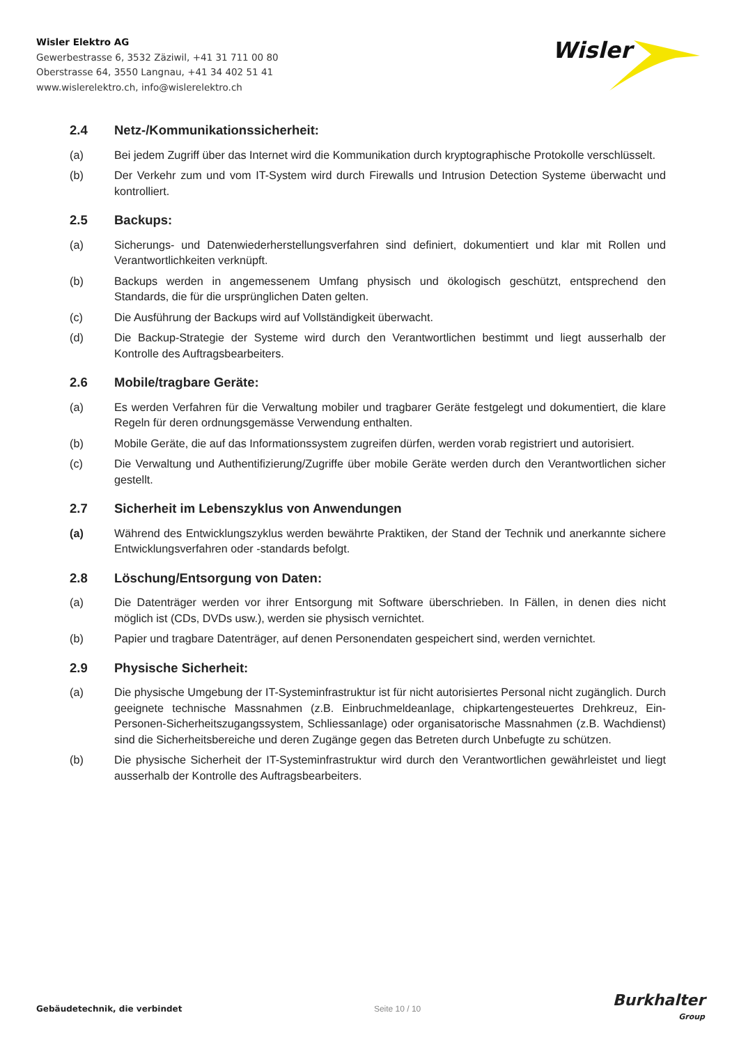Wisler Elektro AG
Gewerbestrasse 6, 3532 Zäziwil, +41 31 711 00 80
Oberstrasse 64, 3550 Langnau, +41 34 402 51 41
www.wislerelektro.ch, info@wislerelektro.ch
Wisler
2.4 Netz-/Kommunikationssicherheit:
(a) Bei jedem Zugriff über das Internet wird die Kommunikation durch kryptographische Protokolle verschlüsselt.
(b) Der Verkehr zum und vom IT-System wird durch Firewalls und Intrusion Detection Systeme überwacht und kontrolliert.
2.5 Backups:
(a) Sicherungs- und Datenwiederherstellungsverfahren sind definiert, dokumentiert und klar mit Rollen und Verantwortlichkeiten verknüpft.
(b) Backups werden in angemessenem Umfang physisch und ökologisch geschützt, entsprechend den Standards, die für die ursprünglichen Daten gelten.
(c) Die Ausführung der Backups wird auf Vollständigkeit überwacht.
(d) Die Backup-Strategie der Systeme wird durch den Verantwortlichen bestimmt und liegt ausserhalb der Kontrolle des Auftragsbearbeiters.
2.6 Mobile/tragbare Geräte:
(a) Es werden Verfahren für die Verwaltung mobiler und tragbarer Geräte festgelegt und dokumentiert, die klare Regeln für deren ordnungsgemässe Verwendung enthalten.
(b) Mobile Geräte, die auf das Informationssystem zugreifen dürfen, werden vorab registriert und autorisiert.
(c) Die Verwaltung und Authentifizierung/Zugriffe über mobile Geräte werden durch den Verantwortlichen sicher gestellt.
2.7 Sicherheit im Lebenszyklus von Anwendungen
(a) Während des Entwicklungszyklus werden bewährte Praktiken, der Stand der Technik und anerkannte sichere Entwicklungsverfahren oder -standards befolgt.
2.8 Löschung/Entsorgung von Daten:
(a) Die Datenträger werden vor ihrer Entsorgung mit Software überschrieben. In Fällen, in denen dies nicht möglich ist (CDs, DVDs usw.), werden sie physisch vernichtet.
(b) Papier und tragbare Datenträger, auf denen Personendaten gespeichert sind, werden vernichtet.
2.9 Physische Sicherheit:
(a) Die physische Umgebung der IT-Systeminfrastruktur ist für nicht autorisiertes Personal nicht zugänglich. Durch geeignete technische Massnahmen (z.B. Einbruchmeldeanlage, chipkartengesteuertes Drehkreuz, Ein-Personen-Sicherheitszugangssystem, Schliessanlage) oder organisatorische Massnahmen (z.B. Wachdienst) sind die Sicherheitsbereiche und deren Zugänge gegen das Betreten durch Unbefugte zu schützen.
(b) Die physische Sicherheit der IT-Systeminfrastruktur wird durch den Verantwortlichen gewährleistet und liegt ausserhalb der Kontrolle des Auftragsbearbeiters.
Gebäudetechnik, die verbindet Seite 10 / 10 Burkhalter
Group